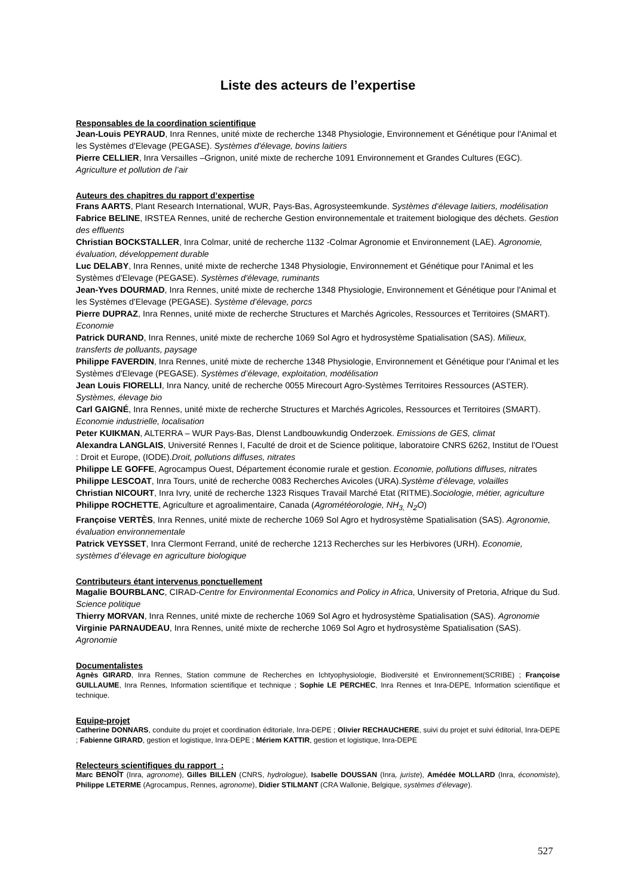Liste des acteurs de l’expertise
Responsables de la coordination scientifique
Jean-Louis PEYRAUD, Inra Rennes, unité mixte de recherche 1348 Physiologie, Environnement et Génétique pour l'Animal et les Systèmes d'Elevage (PEGASE). Systèmes d'élevage, bovins laitiers
Pierre CELLIER, Inra Versailles –Grignon, unité mixte de recherche 1091 Environnement et Grandes Cultures (EGC). Agriculture et pollution de l’air
Auteurs des chapitres du rapport d’expertise
Frans AARTS, Plant Research International, WUR, Pays-Bas, Agrosysteemkunde. Systèmes d’élevage laitiers, modélisation
Fabrice BELINE, IRSTEA Rennes, unité de recherche Gestion environnementale et traitement biologique des déchets. Gestion des effluents
Christian BOCKSTALLER, Inra Colmar, unité de recherche 1132 -Colmar Agronomie et Environnement (LAE). Agronomie, évaluation, développement durable
Luc DELABY, Inra Rennes, unité mixte de recherche 1348 Physiologie, Environnement et Génétique pour l'Animal et les Systèmes d'Elevage (PEGASE). Systèmes d'élevage, ruminants
Jean-Yves DOURMAD, Inra Rennes, unité mixte de recherche 1348 Physiologie, Environnement et Génétique pour l'Animal et les Systèmes d'Elevage (PEGASE). Système d’élevage, porcs
Pierre DUPRAZ, Inra Rennes, unité mixte de recherche Structures et Marchés Agricoles, Ressources et Territoires (SMART). Economie
Patrick DURAND, Inra Rennes, unité mixte de recherche 1069 Sol Agro et hydrosystème Spatialisation (SAS). Milieux, transferts de polluants, paysage
Philippe FAVERDIN, Inra Rennes, unité mixte de recherche 1348 Physiologie, Environnement et Génétique pour l'Animal et les Systèmes d'Elevage (PEGASE). Systèmes d’élevage, exploitation, modélisation
Jean Louis FIORELLI, Inra Nancy, unité de recherche 0055 Mirecourt Agro-Systèmes Territoires Ressources (ASTER). Systèmes, élevage bio
Carl GAIGNÉ, Inra Rennes, unité mixte de recherche Structures et Marchés Agricoles, Ressources et Territoires (SMART). Economie industrielle, localisation
Peter KUIKMAN, ALTERRA – WUR Pays-Bas, DIenst Landbouwkundig Onderzoek. Emissions de GES, climat
Alexandra LANGLAIS, Université Rennes I, Faculté de droit et de Science politique, laboratoire CNRS 6262, Institut de l'Ouest : Droit et Europe, (IODE).Droit, pollutions diffuses, nitrates
Philippe LE GOFFE, Agrocampus Ouest, Département économie rurale et gestion. Economie, pollutions diffuses, nitrates
Philippe LESCOAT, Inra Tours, unité de recherche 0083 Recherches Avicoles (URA).Système d’élevage, volailles
Christian NICOURT, Inra Ivry, unité de recherche 1323 Risques Travail Marché Etat (RITME).Sociologie, métier, agriculture
Philippe ROCHETTE, Agriculture et agroalimentaire, Canada (Agrométéorologie, NH<sub>3,</sub> N<sub>2</sub>O)
Françoise VERTÈS, Inra Rennes, unité mixte de recherche 1069 Sol Agro et hydrosystème Spatialisation (SAS). Agronomie, évaluation environnementale
Patrick VEYSSET, Inra Clermont Ferrand, unité de recherche 1213 Recherches sur les Herbivores (URH). Economie, systèmes d’élevage en agriculture biologique
Contributeurs étant intervenus ponctuellement
Magalie BOURBLANC, CIRAD-Centre for Environmental Economics and Policy in Africa, University of Pretoria, Afrique du Sud. Science politique
Thierry MORVAN, Inra Rennes, unité mixte de recherche 1069 Sol Agro et hydrosystème Spatialisation (SAS). Agronomie
Virginie PARNAUDEAU, Inra Rennes, unité mixte de recherche 1069 Sol Agro et hydrosystème Spatialisation (SAS). Agronomie
Documentalistes
Agnès GIRARD, Inra Rennes, Station commune de Recherches en Ichtyophysiologie, Biodiversité et Environnement(SCRIBE) ; Françoise GUILLAUME, Inra Rennes, Information scientifique et technique ; Sophie LE PERCHEC, Inra Rennes et Inra-DEPE, Information scientifique et technique.
Equipe-projet
Catherine DONNARS, conduite du projet et coordination éditoriale, Inra-DEPE ; Olivier RECHAUCHERE, suivi du projet et suivi éditorial, Inra-DEPE ; Fabienne GIRARD, gestion et logistique, Inra-DEPE ; Mériem KATTIR, gestion et logistique, Inra-DEPE
Relecteurs scientifiques du rapport :
Marc BENOÎT (Inra, agronome), Gilles BILLEN (CNRS, hydrologue), Isabelle DOUSSAN (Inra, juriste), Amédée MOLLARD (Inra, économiste), Philippe LETERME (Agrocampus, Rennes, agronome), Didier STILMANT (CRA Wallonie, Belgique, systèmes d’élevage).
527